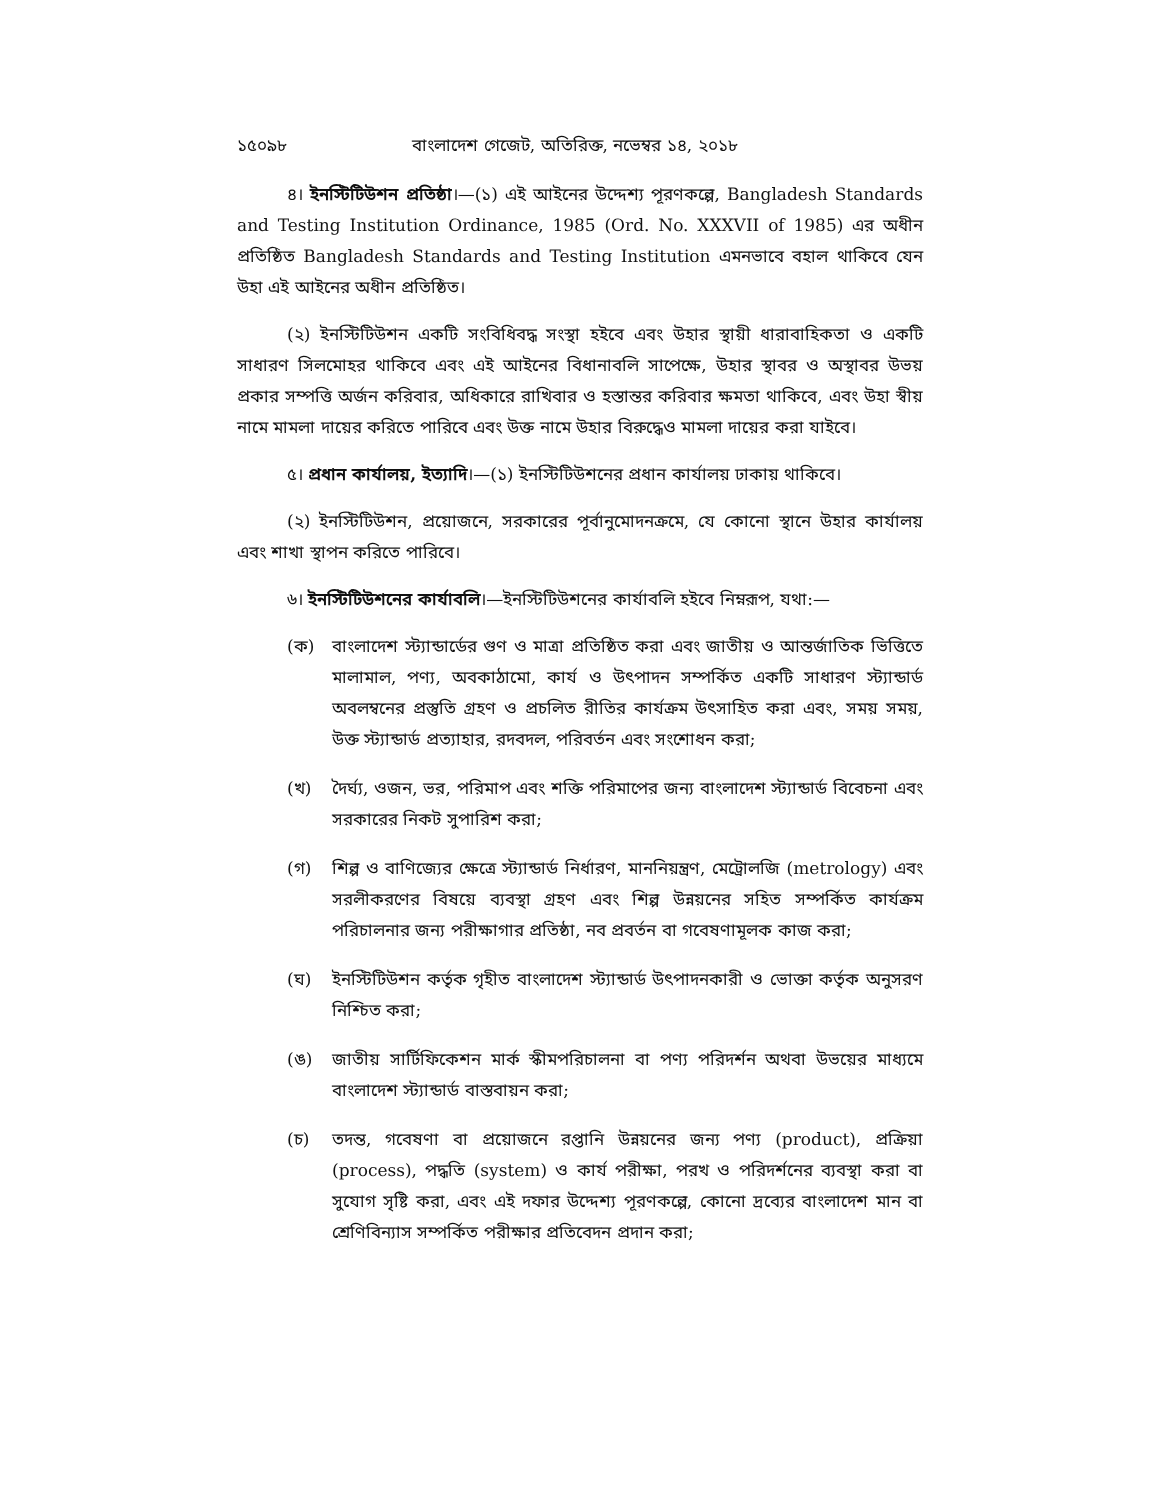১৫০৯৮ বাংলাদেশ গেজেট, অতিরিক্ত, নভেম্বর ১৪, ২০১৮
৪। ইনস্টিটিউশন প্রতিষ্ঠা।—(১) এই আইনের উদ্দেশ্য পূরণকল্পে, Bangladesh Standards and Testing Institution Ordinance, 1985 (Ord. No. XXXVII of 1985) এর অধীন প্রতিষ্ঠিত Bangladesh Standards and Testing Institution এমনভাবে বহাল থাকিবে যেন উহা এই আইনের অধীন প্রতিষ্ঠিত।
(২) ইনস্টিটিউশন একটি সংবিধিবদ্ধ সংস্থা হইবে এবং উহার স্থায়ী ধারাবাহিকতা ও একটি সাধারণ সিলমোহর থাকিবে এবং এই আইনের বিধানাবলি সাপেক্ষে, উহার স্থাবর ও অস্থাবর উভয় প্রকার সম্পত্তি অর্জন করিবার, অধিকারে রাখিবার ও হস্তান্তর করিবার ক্ষমতা থাকিবে, এবং উহা স্বীয় নামে মামলা দায়ের করিতে পারিবে এবং উক্ত নামে উহার বিরুদ্ধেও মামলা দায়ের করা যাইবে।
৫। প্রধান কার্যালয়, ইত্যাদি।—(১) ইনস্টিটিউশনের প্রধান কার্যালয় ঢাকায় থাকিবে।
(২) ইনস্টিটিউশন, প্রয়োজনে, সরকারের পূর্বানুমোদনক্রমে, যে কোনো স্থানে উহার কার্যালয় এবং শাখা স্থাপন করিতে পারিবে।
৬। ইনস্টিটিউশনের কার্যাবলি।—ইনস্টিটিউশনের কার্যাবলি হইবে নিম্নরূপ, যথা:—
(ক) বাংলাদেশ স্ট্যান্ডার্ডের গুণ ও মাত্রা প্রতিষ্ঠিত করা এবং জাতীয় ও আন্তর্জাতিক ভিত্তিতে মালামাল, পণ্য, অবকাঠামো, কার্য ও উৎপাদন সম্পর্কিত একটি সাধারণ স্ট্যান্ডার্ড অবলম্বনের প্রস্তুতি গ্রহণ ও প্রচলিত রীতির কার্যক্রম উৎসাহিত করা এবং, সময় সময়, উক্ত স্ট্যান্ডার্ড প্রত্যাহার, রদবদল, পরিবর্তন এবং সংশোধন করা;
(খ) দৈর্ঘ্য, ওজন, ভর, পরিমাপ এবং শক্তি পরিমাপের জন্য বাংলাদেশ স্ট্যান্ডার্ড বিবেচনা এবং সরকারের নিকট সুপারিশ করা;
(গ) শিল্প ও বাণিজ্যের ক্ষেত্রে স্ট্যান্ডার্ড নির্ধারণ, মাননিয়ন্ত্রণ, মেট্রোলজি (metrology) এবং সরলীকরণের বিষয়ে ব্যবস্থা গ্রহণ এবং শিল্প উন্নয়নের সহিত সম্পর্কিত কার্যক্রম পরিচালনার জন্য পরীক্ষাগার প্রতিষ্ঠা, নব প্রবর্তন বা গবেষণামূলক কাজ করা;
(ঘ) ইনস্টিটিউশন কর্তৃক গৃহীত বাংলাদেশ স্ট্যান্ডার্ড উৎপাদনকারী ও ভোক্তা কর্তৃক অনুসরণ নিশ্চিত করা;
(ঙ) জাতীয় সার্টিফিকেশন মার্ক স্কীমপরিচালনা বা পণ্য পরিদর্শন অথবা উভয়ের মাধ্যমে বাংলাদেশ স্ট্যান্ডার্ড বাস্তবায়ন করা;
(চ) তদন্ত, গবেষণা বা প্রয়োজনে রপ্তানি উন্নয়নের জন্য পণ্য (product), প্রক্রিয়া (process), পদ্ধতি (system) ও কার্য পরীক্ষা, পরখ ও পরিদর্শনের ব্যবস্থা করা বা সুযোগ সৃষ্টি করা, এবং এই দফার উদ্দেশ্য পূরণকল্পে, কোনো দ্রব্যের বাংলাদেশ মান বা শ্রেণিবিন্যাস সম্পর্কিত পরীক্ষার প্রতিবেদন প্রদান করা;